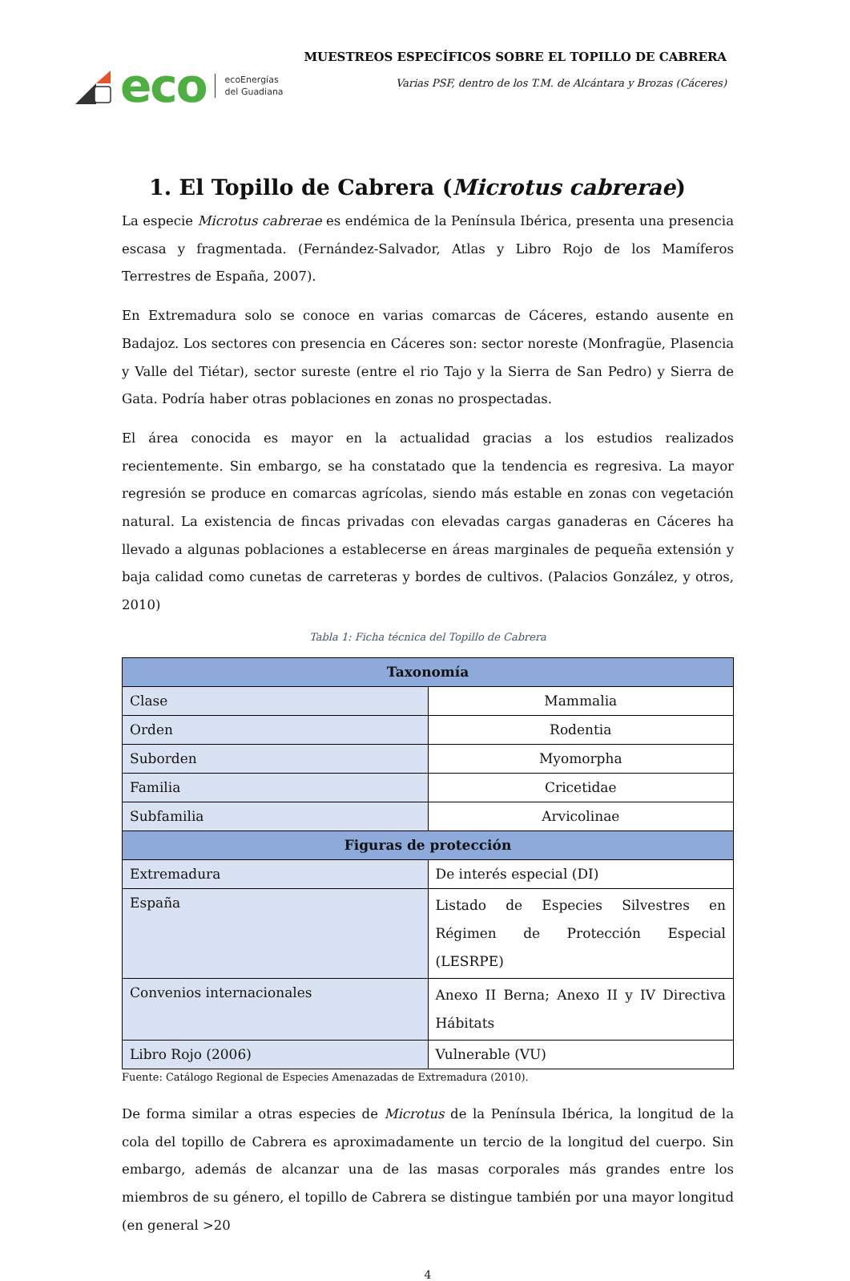eco
ecoEnergías
del Guadiana
MUESTREOS ESPECÍFICOS SOBRE EL TOPILLO DE CABRERA
Varias PSF, dentro de los T.M. de Alcántara y Brozas (Cáceres)
1. El Topillo de Cabrera (Microtus cabrerae)
La especie Microtus cabrerae es endémica de la Península Ibérica, presenta una presencia escasa y fragmentada. (Fernández-Salvador, Atlas y Libro Rojo de los Mamíferos Terrestres de España, 2007).
En Extremadura solo se conoce en varias comarcas de Cáceres, estando ausente en Badajoz. Los sectores con presencia en Cáceres son: sector noreste (Monfragüe, Plasencia y Valle del Tiétar), sector sureste (entre el rio Tajo y la Sierra de San Pedro) y Sierra de Gata. Podría haber otras poblaciones en zonas no prospectadas.
El área conocida es mayor en la actualidad gracias a los estudios realizados recientemente. Sin embargo, se ha constatado que la tendencia es regresiva. La mayor regresión se produce en comarcas agrícolas, siendo más estable en zonas con vegetación natural. La existencia de fincas privadas con elevadas cargas ganaderas en Cáceres ha llevado a algunas poblaciones a establecerse en áreas marginales de pequeña extensión y baja calidad como cunetas de carreteras y bordes de cultivos. (Palacios González, y otros, 2010)
Tabla 1: Ficha técnica del Topillo de Cabrera
| Taxonomía | |
| --- | --- |
| Clase | Mammalia |
| Orden | Rodentia |
| Suborden | Myomorpha |
| Familia | Cricetidae |
| Subfamilia | Arvicolinae |
| Figuras de protección | |
| Extremadura | De interés especial (DI) |
| España | Listado de Especies Silvestres en Régimen de Protección Especial (LESRPE) |
| Convenios internacionales | Anexo II Berna; Anexo II y IV Directiva Hábitats |
| Libro Rojo (2006) | Vulnerable (VU) |
Fuente: Catálogo Regional de Especies Amenazadas de Extremadura (2010).
De forma similar a otras especies de Microtus de la Península Ibérica, la longitud de la cola del topillo de Cabrera es aproximadamente un tercio de la longitud del cuerpo. Sin embargo, además de alcanzar una de las masas corporales más grandes entre los miembros de su género, el topillo de Cabrera se distingue también por una mayor longitud (en general >20
4